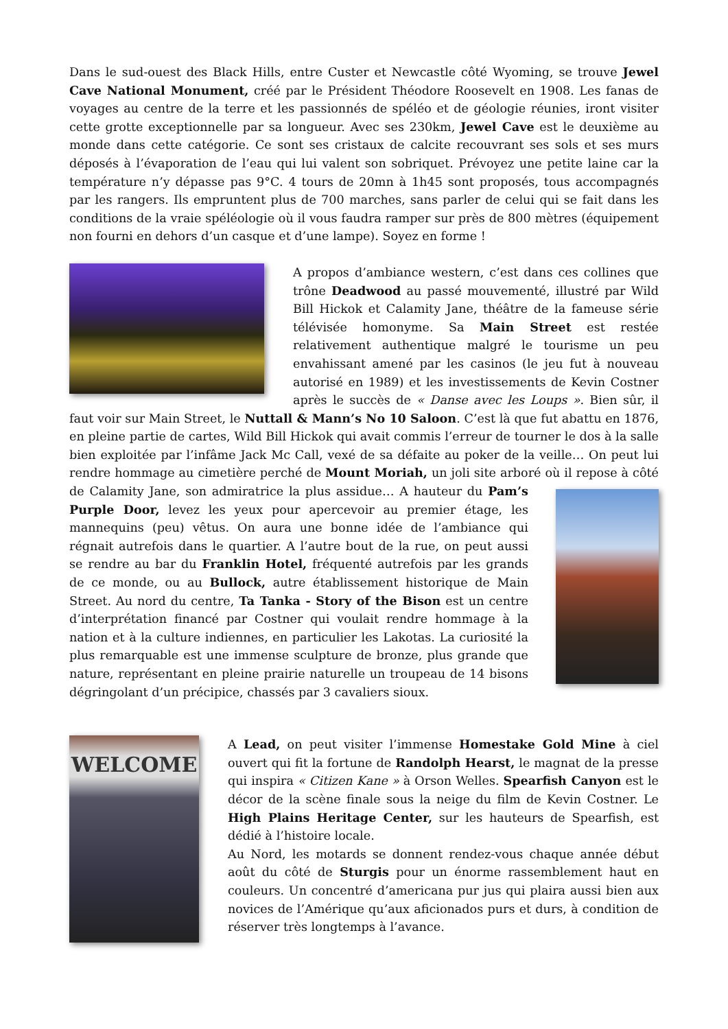Dans le sud-ouest des Black Hills, entre Custer et Newcastle côté Wyoming, se trouve Jewel Cave National Monument, créé par le Président Théodore Roosevelt en 1908. Les fanas de voyages au centre de la terre et les passionnés de spéléo et de géologie réunies, iront visiter cette grotte exceptionnelle par sa longueur. Avec ses 230km, Jewel Cave est le deuxième au monde dans cette catégorie. Ce sont ses cristaux de calcite recouvrant ses sols et ses murs déposés à l’évaporation de l’eau qui lui valent son sobriquet. Prévoyez une petite laine car la température n’y dépasse pas 9°C. 4 tours de 20mn à 1h45 sont proposés, tous accompagnés par les rangers. Ils empruntent plus de 700 marches, sans parler de celui qui se fait dans les conditions de la vraie spéléologie où il vous faudra ramper sur près de 800 mètres (équipement non fourni en dehors d’un casque et d’une lampe). Soyez en forme !
A propos d’ambiance western, c’est dans ces collines que trône Deadwood au passé mouvementé, illustré par Wild Bill Hickok et Calamity Jane, théâtre de la fameuse série télévisée homonyme. Sa Main Street est restée relativement authentique malgré le tourisme un peu envahissant amené par les casinos (le jeu fut à nouveau autorisé en 1989) et les investissements de Kevin Costner après le succès de « Danse avec les Loups ». Bien sûr, il faut voir sur Main Street, le Nuttall & Mann’s No 10 Saloon. C’est là que fut abattu en 1876, en pleine partie de cartes, Wild Bill Hickok qui avait commis l’erreur de tourner le dos à la salle bien exploitée par l’infâme Jack Mc Call, vexé de sa défaite au poker de la veille… On peut lui rendre hommage au cimetière perché de Mount Moriah, un joli site arboré où il repose à côté de Calamity Jane, son admiratrice la plus assidue… A hauteur du Pam’s Purple Door, levez les yeux pour apercevoir au premier étage, les mannequins (peu) vêtus. On aura une bonne idée de l’ambiance qui régnait autrefois dans le quartier. A l’autre bout de la rue, on peut aussi se rendre au bar du Franklin Hotel, fréquenté autrefois par les grands de ce monde, ou au Bullock, autre établissement historique de Main Street. Au nord du centre, Ta Tanka - Story of the Bison est un centre d’interprétation financé par Costner qui voulait rendre hommage à la nation et à la culture indiennes, en particulier les Lakotas. La curiosité la plus remarquable est une immense sculpture de bronze, plus grande que nature, représentant en pleine prairie naturelle un troupeau de 14 bisons dégringolant d’un précipice, chassés par 3 cavaliers sioux.
WELCOME
A Lead, on peut visiter l’immense Homestake Gold Mine à ciel ouvert qui fit la fortune de Randolph Hearst, le magnat de la presse qui inspira « Citizen Kane » à Orson Welles. Spearfish Canyon est le décor de la scène finale sous la neige du film de Kevin Costner. Le High Plains Heritage Center, sur les hauteurs de Spearfish, est dédié à l’histoire locale.
Au Nord, les motards se donnent rendez-vous chaque année début août du côté de Sturgis pour un énorme rassemblement haut en couleurs. Un concentré d’americana pur jus qui plaira aussi bien aux novices de l’Amérique qu’aux aficionados purs et durs, à condition de réserver très longtemps à l’avance.